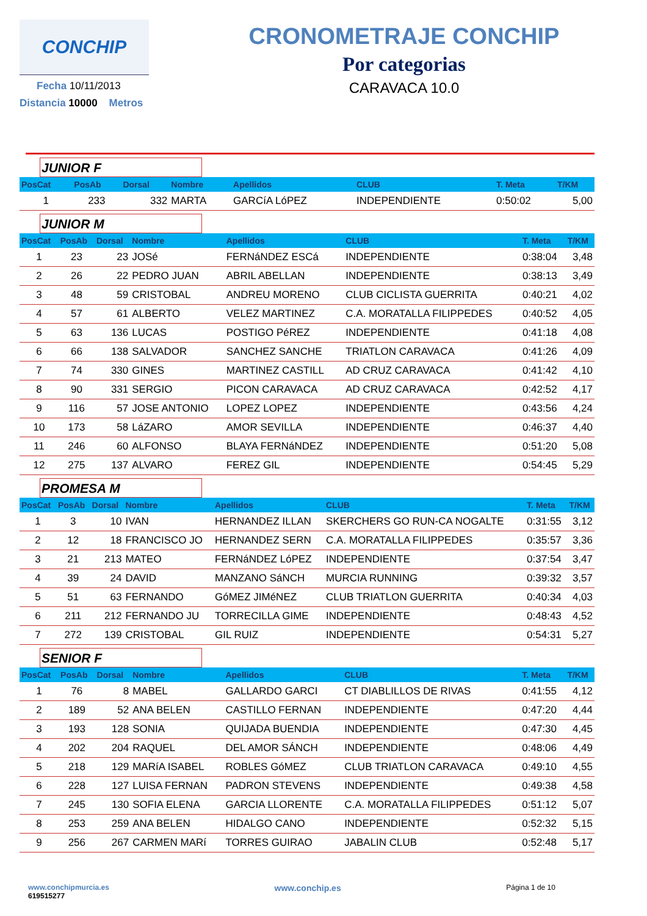CONCHIP
Fecha 10/11/2013
Distancia 10000 Metros
CRONOMETRAJE CONCHIP
Por categorias
CARAVACA 10.0
JUNIOR F
| PosCat | PosAb | Dorsal | Nombre | Apellidos | CLUB | T. Meta | T/KM |
| --- | --- | --- | --- | --- | --- | --- | --- |
| 1 | 233 | 332 | MARTA | GARCíA LóPEZ | INDEPENDIENTE | 0:50:02 | 5,00 |
JUNIOR M
| PosCat | PosAb | Dorsal | Nombre | Apellidos | CLUB | T. Meta | T/KM |
| --- | --- | --- | --- | --- | --- | --- | --- |
| 1 | 23 | 23 | JOSé | FERNáNDEZ ESCá | INDEPENDIENTE | 0:38:04 | 3,48 |
| 2 | 26 | 22 | PEDRO JUAN | ABRIL ABELLAN | INDEPENDIENTE | 0:38:13 | 3,49 |
| 3 | 48 | 59 | CRISTOBAL | ANDREU MORENO | CLUB CICLISTA GUERRITA | 0:40:21 | 4,02 |
| 4 | 57 | 61 | ALBERTO | VELEZ MARTINEZ | C.A. MORATALLA FILIPPEDES | 0:40:52 | 4,05 |
| 5 | 63 | 136 | LUCAS | POSTIGO PéREZ | INDEPENDIENTE | 0:41:18 | 4,08 |
| 6 | 66 | 138 | SALVADOR | SANCHEZ SANCHE | TRIATLON CARAVACA | 0:41:26 | 4,09 |
| 7 | 74 | 330 | GINES | MARTINEZ CASTILL | AD CRUZ CARAVACA | 0:41:42 | 4,10 |
| 8 | 90 | 331 | SERGIO | PICON CARAVACA | AD CRUZ CARAVACA | 0:42:52 | 4,17 |
| 9 | 116 | 57 | JOSE ANTONIO | LOPEZ LOPEZ | INDEPENDIENTE | 0:43:56 | 4,24 |
| 10 | 173 | 58 | LáZARO | AMOR SEVILLA | INDEPENDIENTE | 0:46:37 | 4,40 |
| 11 | 246 | 60 | ALFONSO | BLAYA FERNáNDEZ | INDEPENDIENTE | 0:51:20 | 5,08 |
| 12 | 275 | 137 | ALVARO | FEREZ GIL | INDEPENDIENTE | 0:54:45 | 5,29 |
PROMESA M
| PosCat | PosAb | Dorsal | Nombre | Apellidos | CLUB | T. Meta | T/KM |
| --- | --- | --- | --- | --- | --- | --- | --- |
| 1 | 3 | 10 | IVAN | HERNANDEZ ILLAN | SKERCHERS GO RUN-CA NOGALTE | 0:31:55 | 3,12 |
| 2 | 12 | 18 | FRANCISCO JO | HERNANDEZ SERN | C.A. MORATALLA FILIPPEDES | 0:35:57 | 3,36 |
| 3 | 21 | 213 | MATEO | FERNáNDEZ LóPEZ | INDEPENDIENTE | 0:37:54 | 3,47 |
| 4 | 39 | 24 | DAVID | MANZANO SáNCH | MURCIA RUNNING | 0:39:32 | 3,57 |
| 5 | 51 | 63 | FERNANDO | GóMEZ JIMéNEZ | CLUB TRIATLON GUERRITA | 0:40:34 | 4,03 |
| 6 | 211 | 212 | FERNANDO JU | TORRECILLA GIME | INDEPENDIENTE | 0:48:43 | 4,52 |
| 7 | 272 | 139 | CRISTOBAL | GIL RUIZ | INDEPENDIENTE | 0:54:31 | 5,27 |
SENIOR F
| PosCat | PosAb | Dorsal | Nombre | Apellidos | CLUB | T. Meta | T/KM |
| --- | --- | --- | --- | --- | --- | --- | --- |
| 1 | 76 | 8 | MABEL | GALLARDO GARCI | CT DIABLILLOS DE RIVAS | 0:41:55 | 4,12 |
| 2 | 189 | 52 | ANA BELEN | CASTILLO FERNAN | INDEPENDIENTE | 0:47:20 | 4,44 |
| 3 | 193 | 128 | SONIA | QUIJADA BUENDIA | INDEPENDIENTE | 0:47:30 | 4,45 |
| 4 | 202 | 204 | RAQUEL | DEL AMOR SÁNCH | INDEPENDIENTE | 0:48:06 | 4,49 |
| 5 | 218 | 129 | MARíA ISABEL | ROBLES GóMEZ | CLUB TRIATLON CARAVACA | 0:49:10 | 4,55 |
| 6 | 228 | 127 | LUISA FERNAN | PADRON STEVENS | INDEPENDIENTE | 0:49:38 | 4,58 |
| 7 | 245 | 130 | SOFIA ELENA | GARCIA LLORENTE | C.A. MORATALLA FILIPPEDES | 0:51:12 | 5,07 |
| 8 | 253 | 259 | ANA BELEN | HIDALGO CANO | INDEPENDIENTE | 0:52:32 | 5,15 |
| 9 | 256 | 267 | CARMEN MARí | TORRES GUIRAO | JABALIN CLUB | 0:52:48 | 5,17 |
www.conchipmurcia.es
619515277
www.conchip.es
Página 1 de 10